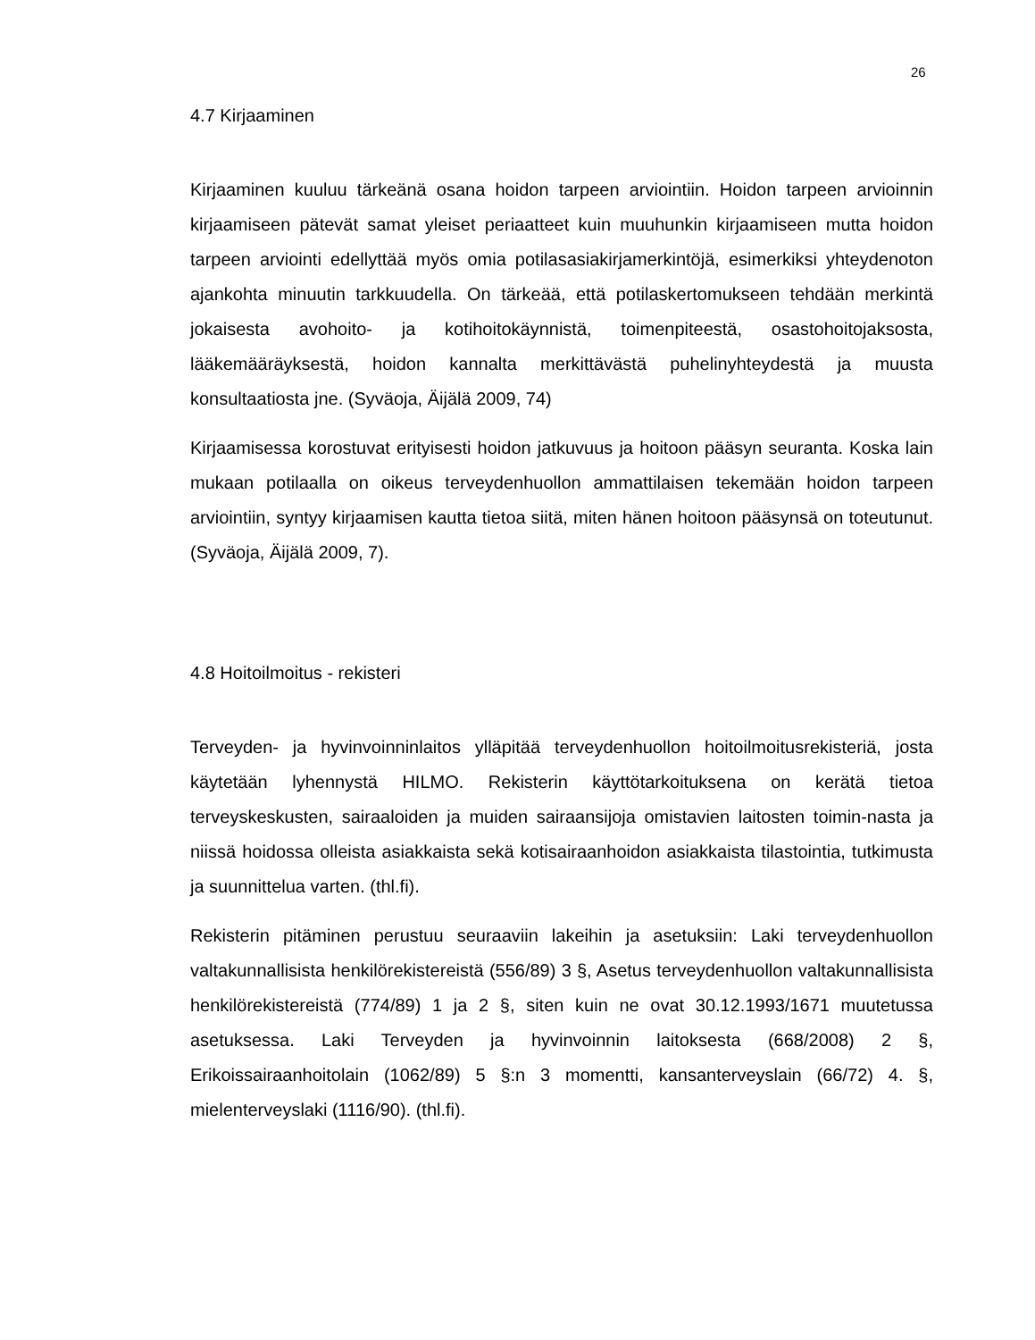26
4.7 Kirjaaminen
Kirjaaminen kuuluu tärkeänä osana hoidon tarpeen arviointiin. Hoidon tarpeen arvioinnin kirjaamiseen pätevät samat yleiset periaatteet kuin muuhunkin kirjaamiseen mutta hoidon tarpeen arviointi edellyttää myös omia potilasasiakirjamerkintöjä, esimerkiksi yhteydenoton ajankohta minuutin tarkkuudella. On tärkeää, että potilaskertomukseen tehdään merkintä jokaisesta avohoito- ja kotihoitokäynnistä, toimenpiteestä, osastohoitojaksosta, lääkemääräyksestä, hoidon kannalta merkittävästä puhelinyhteydestä ja muusta konsultaatiosta jne. (Syväoja, Äijälä 2009, 74)
Kirjaamisessa korostuvat erityisesti hoidon jatkuvuus ja hoitoon pääsyn seuranta. Koska lain mukaan potilaalla on oikeus terveydenhuollon ammattilaisen tekemään hoidon tarpeen arviointiin, syntyy kirjaamisen kautta tietoa siitä, miten hänen hoitoon pääsynsä on toteutunut. (Syväoja, Äijälä 2009, 7).
4.8 Hoitoilmoitus - rekisteri
Terveyden- ja hyvinvoinninlaitos ylläpitää terveydenhuollon hoitoilmoitusrekisteriä, josta käytetään lyhennystä HILMO. Rekisterin käyttötarkoituksena on kerätä tietoa terveyskeskusten, sairaaloiden ja muiden sairaansijoja omistavien laitosten toimin-nasta ja niissä hoidossa olleista asiakkaista sekä kotisairaanhoidon asiakkaista tilastointia, tutkimusta ja suunnittelua varten. (thl.fi).
Rekisterin pitäminen perustuu seuraaviin lakeihin ja asetuksiin: Laki terveydenhuollon valtakunnallisista henkilörekistereistä (556/89) 3 §, Asetus terveydenhuollon valtakunnallisista henkilörekistereistä (774/89) 1 ja 2 §, siten kuin ne ovat 30.12.1993/1671 muutetussa asetuksessa. Laki Terveyden ja hyvinvoinnin laitoksesta (668/2008) 2 §, Erikoissairaanhoitolain (1062/89) 5 §:n 3 momentti, kansanterveyslain (66/72) 4. §, mielenterveyslaki (1116/90). (thl.fi).